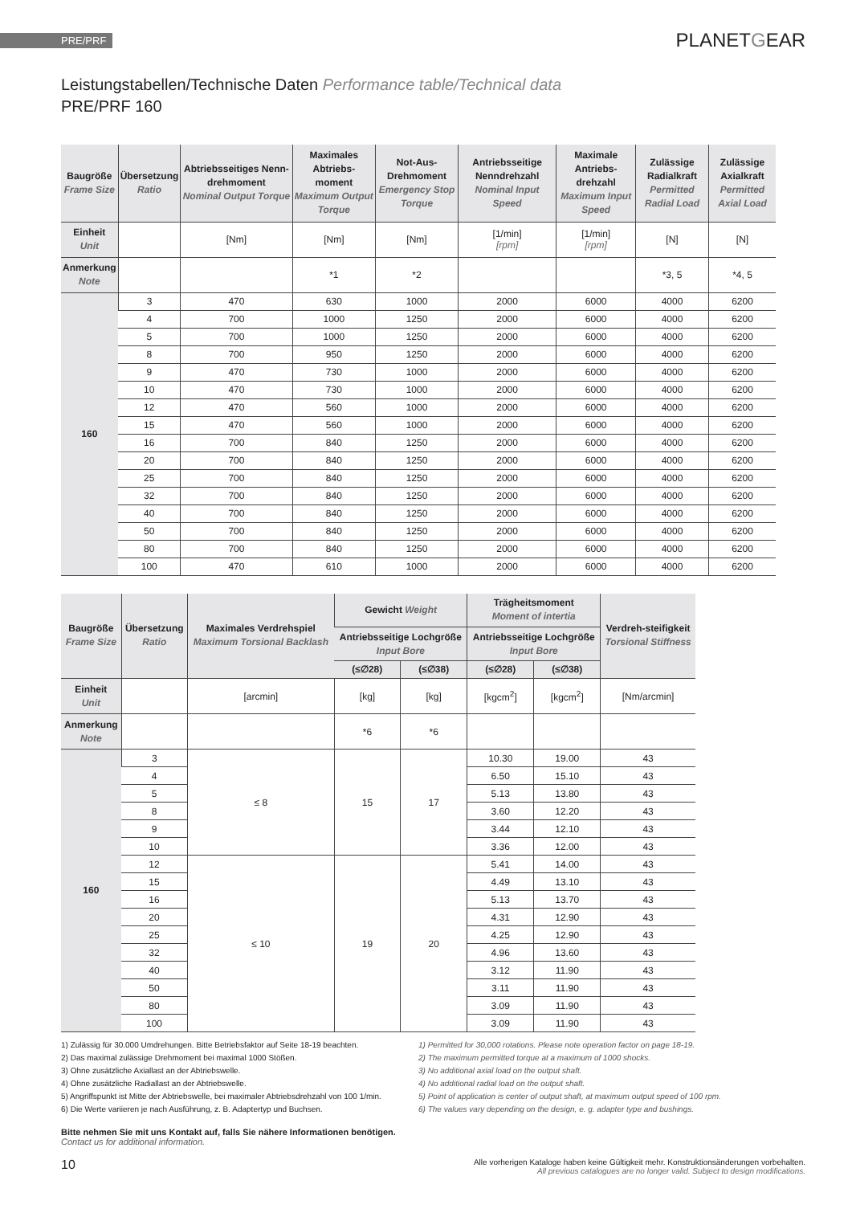PRE/PRF PLANETGEAR
Leistungstabellen/Technische Daten Performance table/Technical data
PRE/PRF 160
| Baugröße Frame Size | Übersetzung Ratio | Abtriebsseitiges Nenn-drehmoment Nominal Output Torque | Maximales Abtriebs-moment Maximum Output Torque | Not-Aus-Drehmoment Emergency Stop Torque | Antriebsseitige Nenndrehzahl Nominal Input Speed | Maximale Antriebs-drehzahl Maximum Input Speed | Zulässige Radialkraft Permitted Radial Load | Zulässige Axialkraft Permitted Axial Load |
| --- | --- | --- | --- | --- | --- | --- | --- | --- |
| Einheit Unit | | [Nm] | [Nm] | [Nm] | [1/min] [rpm] | [1/min] [rpm] | [N] | [N] |
| Anmerkung Note | | | *1 | *2 | | | *3, 5 | *4, 5 |
| 160 | 3 | 470 | 630 | 1000 | 2000 | 6000 | 4000 | 6200 |
| | 4 | 700 | 1000 | 1250 | 2000 | 6000 | 4000 | 6200 |
| | 5 | 700 | 1000 | 1250 | 2000 | 6000 | 4000 | 6200 |
| | 8 | 700 | 950 | 1250 | 2000 | 6000 | 4000 | 6200 |
| | 9 | 470 | 730 | 1000 | 2000 | 6000 | 4000 | 6200 |
| | 10 | 470 | 730 | 1000 | 2000 | 6000 | 4000 | 6200 |
| | 12 | 470 | 560 | 1000 | 2000 | 6000 | 4000 | 6200 |
| | 15 | 470 | 560 | 1000 | 2000 | 6000 | 4000 | 6200 |
| | 16 | 700 | 840 | 1250 | 2000 | 6000 | 4000 | 6200 |
| | 20 | 700 | 840 | 1250 | 2000 | 6000 | 4000 | 6200 |
| | 25 | 700 | 840 | 1250 | 2000 | 6000 | 4000 | 6200 |
| | 32 | 700 | 840 | 1250 | 2000 | 6000 | 4000 | 6200 |
| | 40 | 700 | 840 | 1250 | 2000 | 6000 | 4000 | 6200 |
| | 50 | 700 | 840 | 1250 | 2000 | 6000 | 4000 | 6200 |
| | 80 | 700 | 840 | 1250 | 2000 | 6000 | 4000 | 6200 |
| | 100 | 470 | 610 | 1000 | 2000 | 6000 | 4000 | 6200 |
| Baugröße Frame Size | Übersetzung Ratio | Maximales Verdrehspiel Maximum Torsional Backlash | Gewicht Weight | | Trägheitsmoment Moment of intertia | | Verdreh-steifigkeit Torsional Stiffness |
| --- | --- | --- | --- | --- | --- | --- | --- |
| | | | Antriebsseitige Lochgröße Input Bore | | Antriebsseitige Lochgröße Input Bore | | |
| | | | (≤∅28) | (≤∅38) | (≤∅28) | (≤∅38) | |
| Einheit Unit | | [arcmin] | [kg] | [kg] | [kgcm<sup>2</sup>] | [kgcm<sup>2</sup>] | [Nm/arcmin] |
| Anmerkung Note | | | *6 | *6 | | | |
| 160 | 3 | ≤ 8 | 15 | 17 | 10.30 | 19.00 | 43 |
| | 4 | | | | 6.50 | 15.10 | 43 |
| | 5 | | | | 5.13 | 13.80 | 43 |
| | 8 | | | | 3.60 | 12.20 | 43 |
| | 9 | | | | 3.44 | 12.10 | 43 |
| | 10 | | | | 3.36 | 12.00 | 43 |
| | 12 | ≤ 10 | 19 | 20 | 5.41 | 14.00 | 43 |
| | 15 | | | | 4.49 | 13.10 | 43 |
| | 16 | | | | 5.13 | 13.70 | 43 |
| | 20 | | | | 4.31 | 12.90 | 43 |
| | 25 | | | | 4.25 | 12.90 | 43 |
| | 32 | | | | 4.96 | 13.60 | 43 |
| | 40 | | | | 3.12 | 11.90 | 43 |
| | 50 | | | | 3.11 | 11.90 | 43 |
| | 80 | | | | 3.09 | 11.90 | 43 |
| | 100 | | | | 3.09 | 11.90 | 43 |
1) Zulässig für 30.000 Umdrehungen. Bitte Betriebsfaktor auf Seite 18-19 beachten.
2) Das maximal zulässige Drehmoment bei maximal 1000 Stößen.
3) Ohne zusätzliche Axiallast an der Abtriebswelle.
4) Ohne zusätzliche Radiallast an der Abtriebswelle.
5) Angriffspunkt ist Mitte der Abtriebswelle, bei maximaler Abtriebsdrehzahl von 100 1/min.
6) Die Werte variieren je nach Ausführung, z. B. Adaptertyp und Buchsen.
1) Permitted for 30,000 rotations. Please note operation factor on page 18-19.
2) The maximum permitted torque at a maximum of 1000 shocks.
3) No additional axial load on the output shaft.
4) No additional radial load on the output shaft.
5) Point of application is center of output shaft, at maximum output speed of 100 rpm.
6) The values vary depending on the design, e. g. adapter type and bushings.
Bitte nehmen Sie mit uns Kontakt auf, falls Sie nähere Informationen benötigen.
Contact us for additional information.
10 Alle vorherigen Kataloge haben keine Gültigkeit mehr. Konstruktionsänderungen vorbehalten.
All previous catalogues are no longer valid. Subject to design modifications.